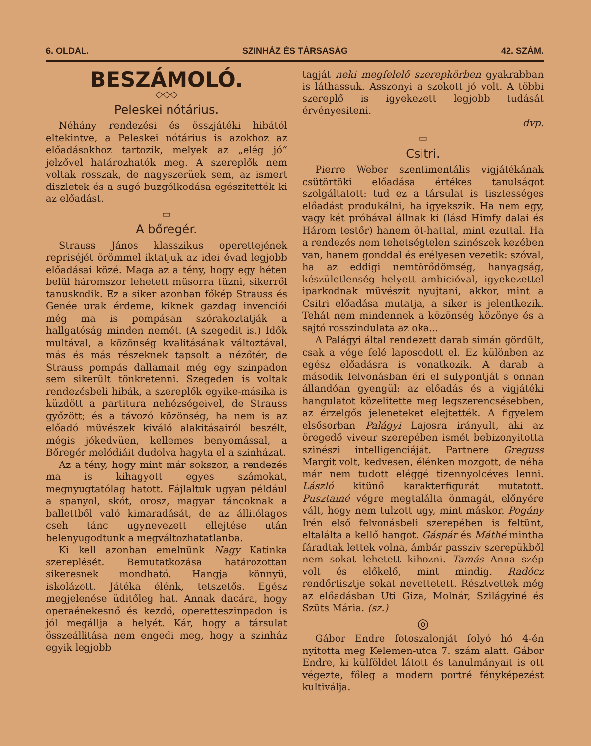6. OLDAL. SZINHÁZ ÉS TÁRSASÁG 42. SZÁM.
BESZÁMOLÓ.
◇◇◇
Peleskei nótárius.
Néhány rendezési és összjátéki hibától eltekintve, a Peleskei nótárius is azokhoz az előadásokhoz tartozik, melyek az „elég jó“ jelzővel határozhatók meg. A szereplők nem voltak rosszak, de nagyszerüek sem, az ismert diszletek és a sugó buzgólkodása egészitették ki az előadást.
▭
A bőregér.
Strauss János klasszikus operettejének repriséjét örömmel iktatjuk az idei évad legjobb előadásai közé. Maga az a tény, hogy egy héten belül háromszor lehetett müsorra tüzni, sikerről tanuskodik. Ez a siker azonban főkép Strauss és Genée urak érdeme, kiknek gazdag invenciói még ma is pompásan szórakoztatják a hallgatóság minden nemét. (A szegedit is.) Idők multával, a közönség kvalitásának változtával, más és más részeknek tapsolt a nézőtér, de Strauss pompás dallamait még egy szinpadon sem sikerült tönkretenni. Szegeden is voltak rendezésbeli hibák, a szereplők egyike-másika is küzdött a partitura nehézségeivel, de Strauss győzött; és a távozó közönség, ha nem is az előadó müvészek kiváló alakitásairól beszélt, mégis jókedvüen, kellemes benyomással, a Bőregér melódiáit dudolva hagyta el a szinházat.
Az a tény, hogy mint már sokszor, a rendezés ma is kihagyott egyes számokat, megnyugtatólag hatott. Fájlaltuk ugyan például a spanyol, skót, orosz, magyar táncoknak a ballettből való kimaradását, de az állitólagos cseh tánc ugynevezett ellejtése után belenyugodtunk a megváltozhatatlanba.
Ki kell azonban emelnünk Nagy Katinka szereplését. Bemutatkozása határozottan sikeresnek mondható. Hangja könnyü, iskolázott. Játéka élénk, tetszetős. Egész megjelenése üditőleg hat. Annak dacára, hogy operaénekesnő és kezdő, operetteszinpadon is jól megállja a helyét. Kár, hogy a társulat összeállitása nem engedi meg, hogy a szinház egyik legjobb
tagját neki megfelelő szerepkörben gyakrabban is láthassuk. Asszonyi a szokott jó volt. A többi szereplő is igyekezett legjobb tudását érvényesiteni.
dvp.
▭
Csitri.
Pierre Weber szentimentális vigjátékának csütörtöki előadása értékes tanulságot szolgáltatott: tud ez a társulat is tisztességes előadást produkálni, ha igyekszik. Ha nem egy, vagy két próbával állnak ki (lásd Himfy dalai és Három testőr) hanem öt-hattal, mint ezuttal. Ha a rendezés nem tehetségtelen szinészek kezében van, hanem gonddal és erélyesen vezetik: szóval, ha az eddigi nemtörődömség, hanyagság, készületlenség helyett ambicióval, igyekezettel iparkodnak müvészit nyujtani, akkor, mint a Csitri előadása mutatja, a siker is jelentkezik. Tehát nem mindennek a közönség közönye és a sajtó rosszindulata az oka...
A Palágyi által rendezett darab simán gördült, csak a vége felé laposodott el. Ez különben az egész előadásra is vonatkozik. A darab a második felvonásban éri el sulypontját s onnan állandóan gyengül: az előadás és a vigjátéki hangulatot közelitette meg legszerencsésebben, az érzelgős jeleneteket elejtették. A figyelem elsősorban Palágyi Lajosra irányult, aki az öregedő viveur szerepében ismét bebizonyitotta szinészi intelligenciáját. Partnere Greguss Margit volt, kedvesen, élénken mozgott, de néha már nem tudott eléggé tizennyolcéves lenni. László kitünő karakterfigurát mutatott. Pusztainé végre megtalálta önmagát, előnyére vált, hogy nem tulzott ugy, mint máskor. Pogány Irén első felvonásbeli szerepében is feltünt, eltalálta a kellő hangot. Gáspár és Máthé mintha fáradtak lettek volna, ámbár passziv szerepükből nem sokat lehetett kihozni. Tamás Anna szép volt és előkelő, mint mindig. Radócz rendőrtisztje sokat nevettetett. Résztvettek még az előadásban Uti Giza, Molnár, Szilágyiné és Szüts Mária. (sz.)
◎
Gábor Endre fotoszalonját folyó hó 4-én nyitotta meg Kelemen-utca 7. szám alatt. Gábor Endre, ki külföldet látott és tanulmányait is ott végezte, főleg a modern portré fényképezést kultiválja.